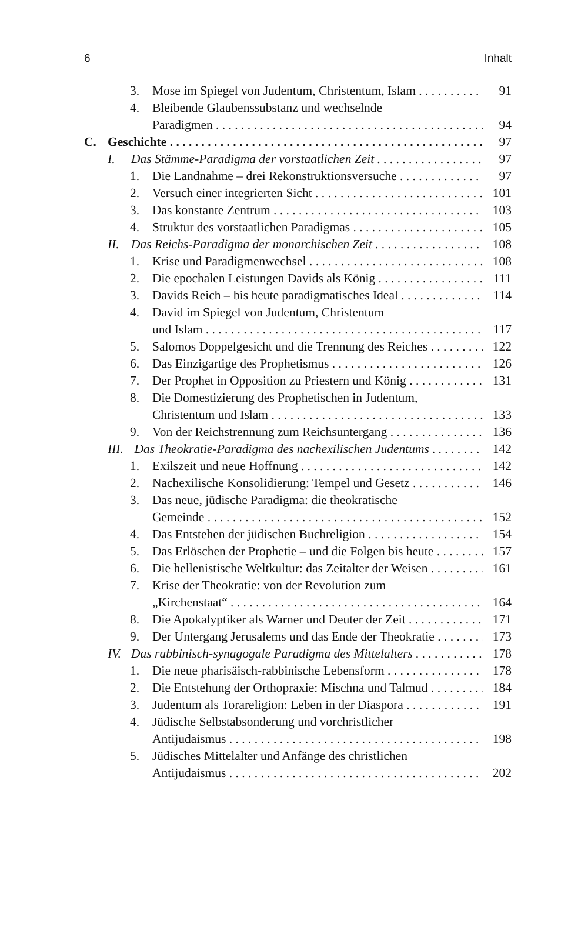6 Inhalt
3. Mose im Spiegel von Judentum, Christentum, Islam 91
4. Bleibende Glaubenssubstanz und wechselnde
Paradigmen 94
C. Geschichte 97
I. Das Stämme-Paradigma der vorstaatlichen Zeit 97
1. Die Landnahme – drei Rekonstruktionsversuche 97
2. Versuch einer integrierten Sicht 101
3. Das konstante Zentrum 103
4. Struktur des vorstaatlichen Paradigmas 105
II. Das Reichs-Paradigma der monarchischen Zeit 108
1. Krise und Paradigmenwechsel 108
2. Die epochalen Leistungen Davids als König 111
3. Davids Reich – bis heute paradigmatisches Ideal 114
4. David im Spiegel von Judentum, Christentum
und Islam 117
5. Salomos Doppelgesicht und die Trennung des Reiches 122
6. Das Einzigartige des Prophetismus 126
7. Der Prophet in Opposition zu Priestern und König 131
8. Die Domestizierung des Prophetischen in Judentum,
Christentum und Islam 133
9. Von der Reichstrennung zum Reichsuntergang 136
III. Das Theokratie-Paradigma des nachexilischen Judentums 142
1. Exilszeit und neue Hoffnung 142
2. Nachexilische Konsolidierung: Tempel und Gesetz 146
3. Das neue, jüdische Paradigma: die theokratische
Gemeinde 152
4. Das Entstehen der jüdischen Buchreligion 154
5. Das Erlöschen der Prophetie – und die Folgen bis heute 157
6. Die hellenistische Weltkultur: das Zeitalter der Weisen 161
7. Krise der Theokratie: von der Revolution zum
„Kirchenstaat“164
8. Die Apokalyptiker als Warner und Deuter der Zeit 171
9. Der Untergang Jerusalems und das Ende der Theokratie 173
IV. Das rabbinisch-synagogale Paradigma des Mittelalters 178
1. Die neue pharisäisch-rabbinische Lebensform 178
2. Die Entstehung der Orthopraxie: Mischna und Talmud 184
3. Judentum als Torareligion: Leben in der Diaspora 191
4. Jüdische Selbstabsonderung und vorchristlicher
Antijudaismus 198
5. Jüdisches Mittelalter und Anfänge des christlichen
Antijudaismus 202